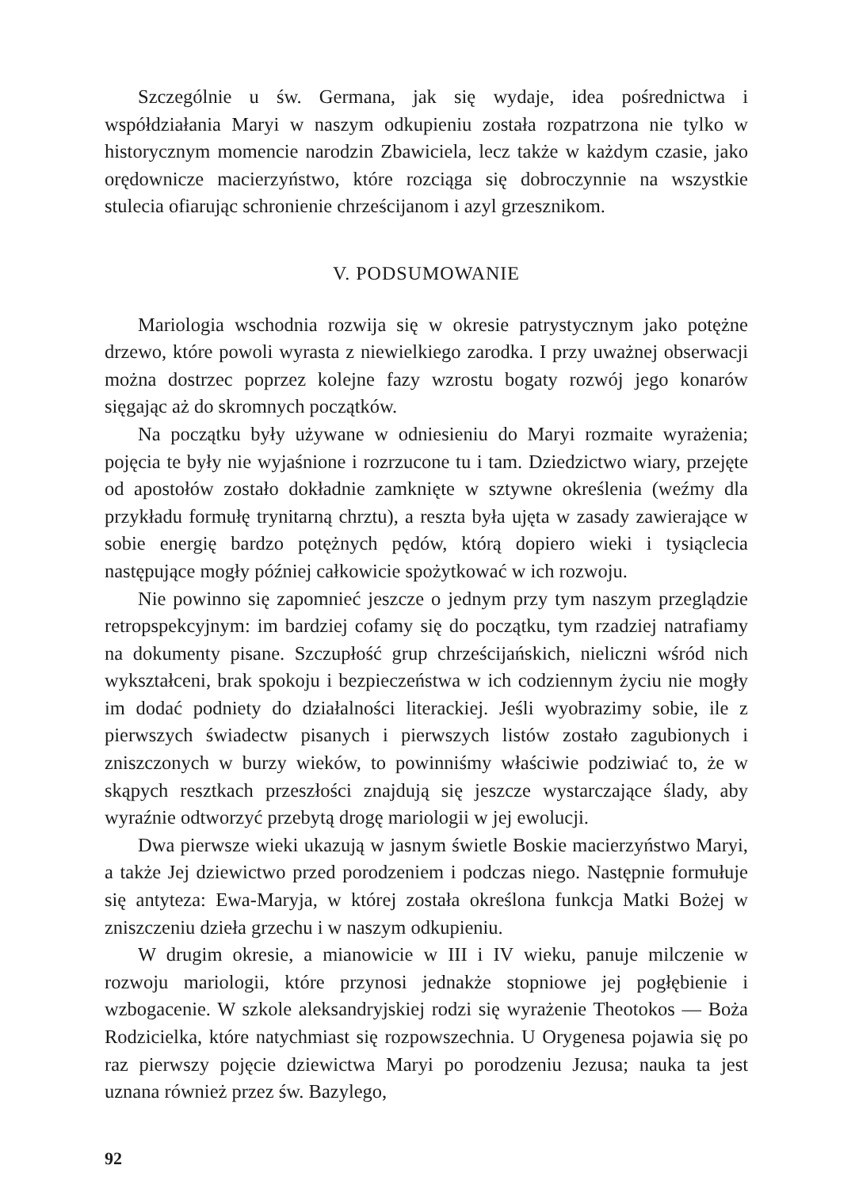Szczególnie u św. Germana, jak się wydaje, idea pośrednictwa i współdziałania Maryi w naszym odkupieniu została rozpatrzona nie tylko w historycznym momencie narodzin Zbawiciela, lecz także w każdym czasie, jako orędownicze macierzyństwo, które rozciąga się dobroczynnie na wszystkie stulecia ofiarując schronienie chrześcijanom i azyl grzesznikom.
V. PODSUMOWANIE
Mariologia wschodnia rozwija się w okresie patrystycznym jako potężne drzewo, które powoli wyrasta z niewielkiego zarodka. I przy uważnej obserwacji można dostrzec poprzez kolejne fazy wzrostu bogaty rozwój jego konarów sięgając aż do skromnych początków.
Na początku były używane w odniesieniu do Maryi rozmaite wyrażenia; pojęcia te były nie wyjaśnione i rozrzucone tu i tam. Dziedzictwo wiary, przejęte od apostołów zostało dokładnie zamknięte w sztywne określenia (weźmy dla przykładu formułę trynitarną chrztu), a reszta była ujęta w zasady zawierające w sobie energię bardzo potężnych pędów, którą dopiero wieki i tysiąclecia następujące mogły później całkowicie spożytkować w ich rozwoju.
Nie powinno się zapomnieć jeszcze o jednym przy tym naszym przeglądzie retropspekcyjnym: im bardziej cofamy się do początku, tym rzadziej natrafiamy na dokumenty pisane. Szczupłość grup chrześcijańskich, nieliczni wśród nich wykształceni, brak spokoju i bezpieczeństwa w ich codziennym życiu nie mogły im dodać podniety do działalności literackiej. Jeśli wyobrazimy sobie, ile z pierwszych świadectw pisanych i pierwszych listów zostało zagubionych i zniszczonych w burzy wieków, to powinniśmy właściwie podziwiać to, że w skąpych resztkach przeszłości znajdują się jeszcze wystarczające ślady, aby wyraźnie odtworzyć przebytą drogę mariologii w jej ewolucji.
Dwa pierwsze wieki ukazują w jasnym świetle Boskie macierzyństwo Maryi, a także Jej dziewictwo przed porodzeniem i podczas niego. Następnie formułuje się antyteza: Ewa-Maryja, w której została określona funkcja Matki Bożej w zniszczeniu dzieła grzechu i w naszym odkupieniu.
W drugim okresie, a mianowicie w III i IV wieku, panuje milczenie w rozwoju mariologii, które przynosi jednakże stopniowe jej pogłębienie i wzbogacenie. W szkole aleksandryjskiej rodzi się wyrażenie Theotokos — Boża Rodzicielka, które natychmiast się rozpowszechnia. U Orygenesa pojawia się po raz pierwszy pojęcie dziewictwa Maryi po porodzeniu Jezusa; nauka ta jest uznana również przez św. Bazylego,
92